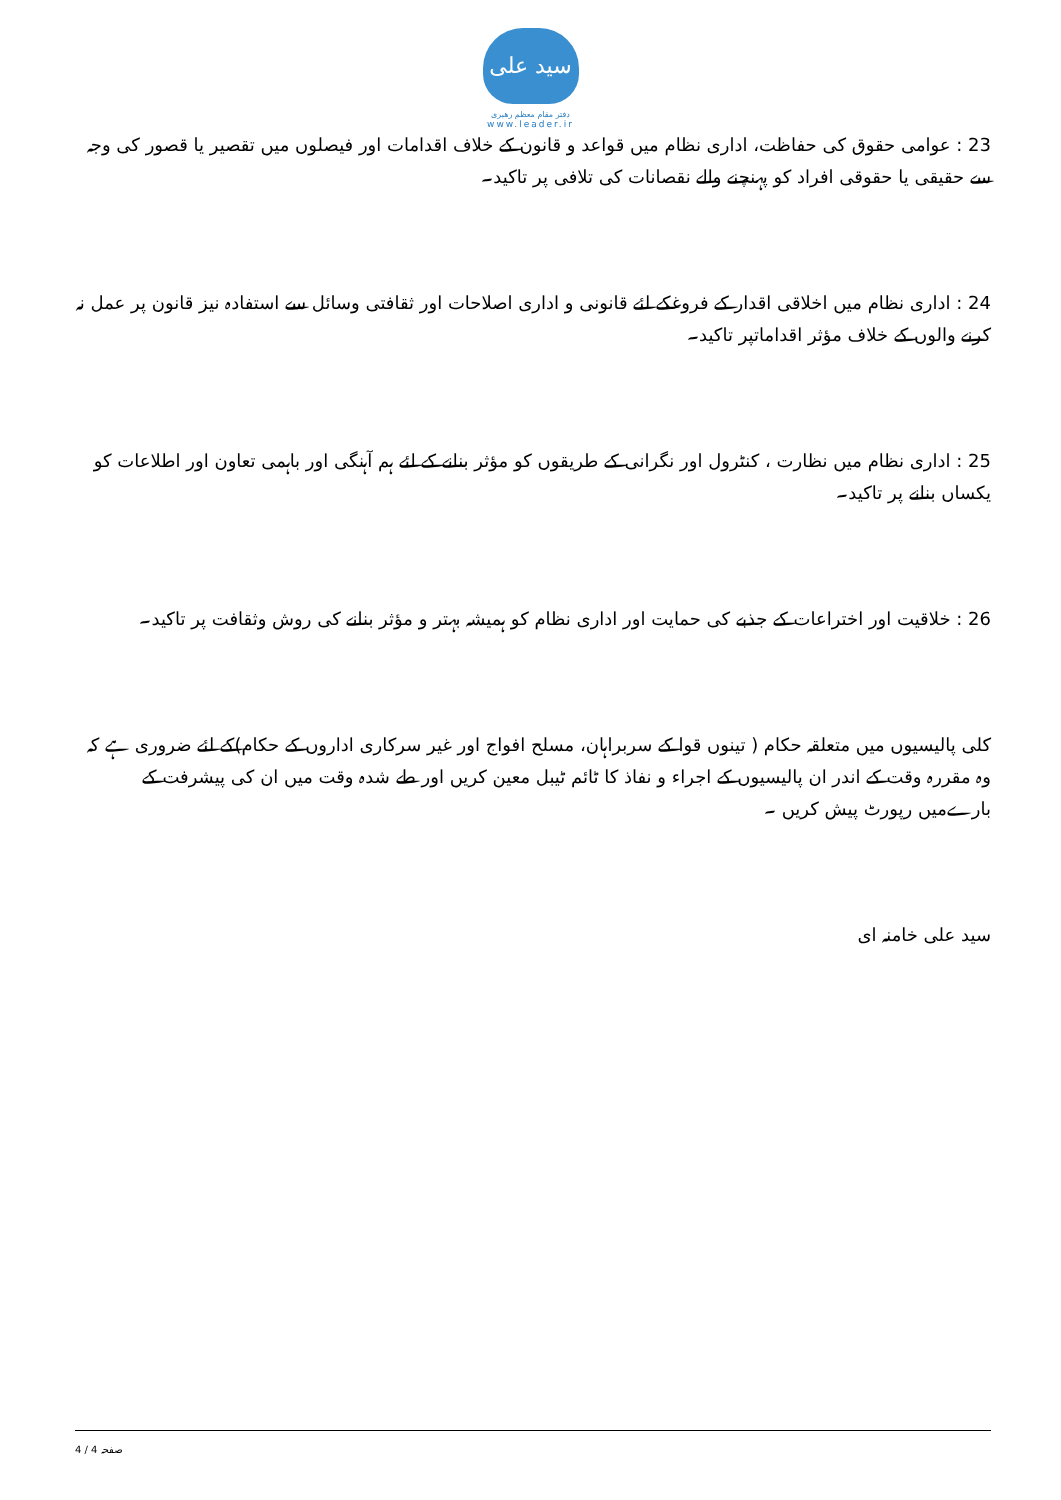سید علی
دفتر مقام معظم رهبری
www.leader.ir
23 : عوامی حقوق کی حفاظت، اداری نظام میں قواعد و قانون کے خلاف اقدامات اور فیصلوں میں تقصیر یا قصور کی وجہ سے حقیقی یا حقوقی افراد کو پہنچنے والے نقصانات کی تلافی پر تاکید۔
24 : اداری نظام میں اخلاقی اقدار کے فروغکے لئے قانونی و اداری اصلاحات اور ثقافتی وسائل سے استفادہ نیز قانون پر عمل نہ کرنے والوں کے خلاف مؤثر اقداماتپر تاکید۔
25 : اداری نظام میں نظارت ، کنٹرول اور نگرانی کے طریقوں کو مؤثر بنانے کے لئے ہم آہنگی اور باہمی تعاون اور اطلاعات کو یکساں بنانے پر تاکید۔
26 : خلاقیت اور اختراعات کے جذبے کی حمایت اور اداری نظام کو ہمیشہ بہتر و مؤثر بنانے کی روش وثقافت پر تاکید۔
کلی پالیسیوں میں متعلقہ حکام ( تینوں قوا کے سربراہان، مسلح افواج اور غیر سرکاری اداروں کے حکام)کے لئے ضروری ہے کہ وہ مقررہ وقت کے اندر ان پالیسیوں کے اجراء و نفاذ کا ٹائم ٹیبل معین کریں اور طے شدہ وقت میں ان کی پیشرفت کے بارےمیں رپورٹ پیش کریں ۔
سید علی خامنہ ای
صفحہ 4 / 4